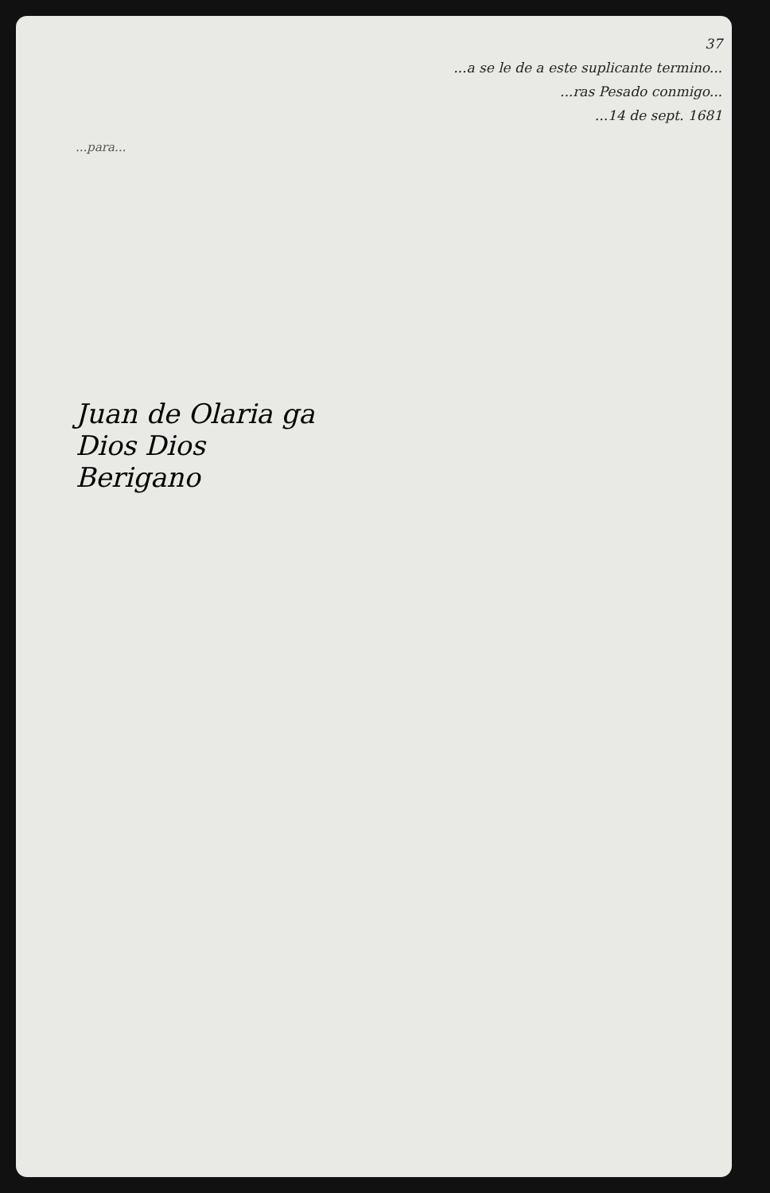37
...a se le de a este suplicante termino...
...ras Pesado conmigo...
...14 de sept. 1681
...para...
Juan de Olaria ga
Dios Dios
Berigano